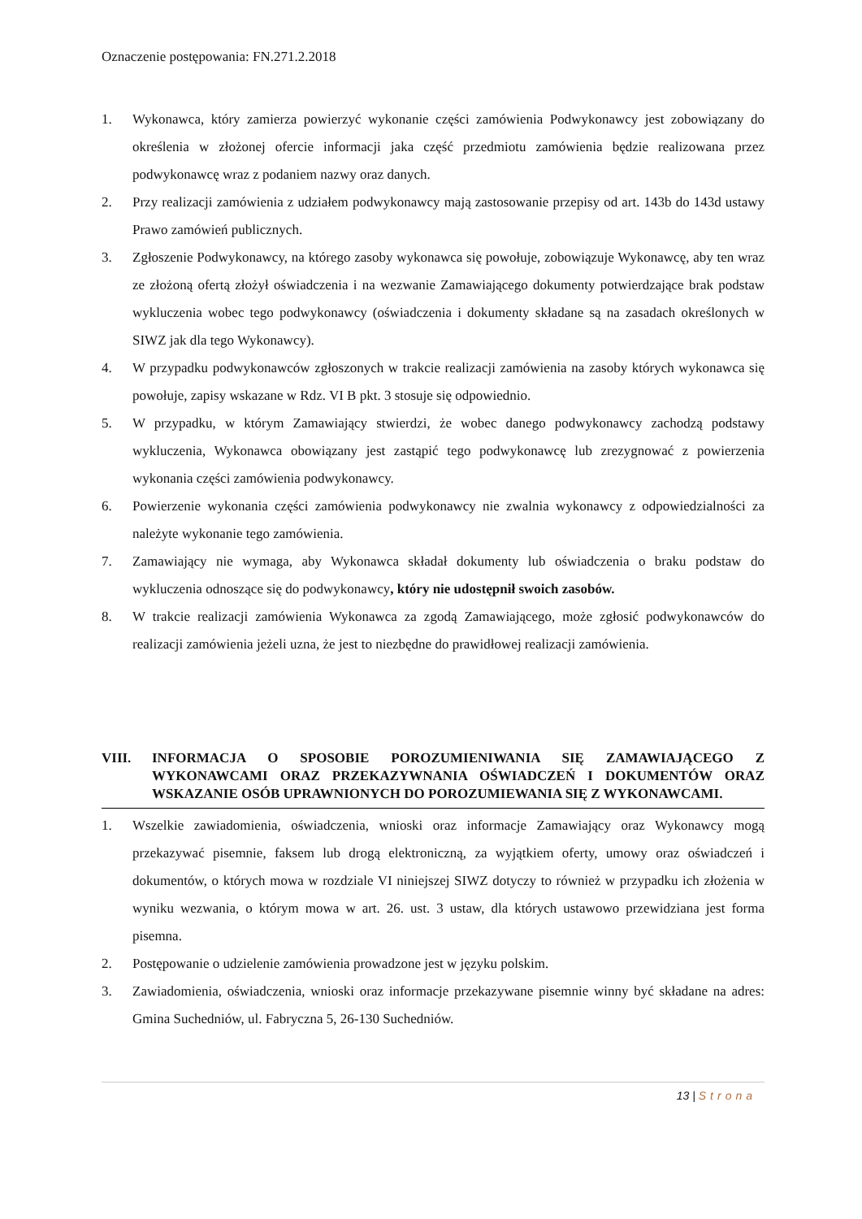Oznaczenie postępowania: FN.271.2.2018
1. Wykonawca, który zamierza powierzyć wykonanie części zamówienia Podwykonawcy jest zobowiązany do określenia w złożonej ofercie informacji jaka część przedmiotu zamówienia będzie realizowana przez podwykonawcę wraz z podaniem nazwy oraz danych.
2. Przy realizacji zamówienia z udziałem podwykonawcy mają zastosowanie przepisy od art. 143b do 143d ustawy Prawo zamówień publicznych.
3. Zgłoszenie Podwykonawcy, na którego zasoby wykonawca się powołuje, zobowiązuje Wykonawcę, aby ten wraz ze złożoną ofertą złożył oświadczenia i na wezwanie Zamawiającego dokumenty potwierdzające brak podstaw wykluczenia wobec tego podwykonawcy (oświadczenia i dokumenty składane są na zasadach określonych w SIWZ jak dla tego Wykonawcy).
4. W przypadku podwykonawców zgłoszonych w trakcie realizacji zamówienia na zasoby których wykonawca się powołuje, zapisy wskazane w Rdz. VI B pkt. 3 stosuje się odpowiednio.
5. W przypadku, w którym Zamawiający stwierdzi, że wobec danego podwykonawcy zachodzą podstawy wykluczenia, Wykonawca obowiązany jest zastąpić tego podwykonawcę lub zrezygnować z powierzenia wykonania części zamówienia podwykonawcy.
6. Powierzenie wykonania części zamówienia podwykonawcy nie zwalnia wykonawcy z odpowiedzialności za należyte wykonanie tego zamówienia.
7. Zamawiający nie wymaga, aby Wykonawca składał dokumenty lub oświadczenia o braku podstaw do wykluczenia odnoszące się do podwykonawcy, który nie udostępnił swoich zasobów.
8. W trakcie realizacji zamówienia Wykonawca za zgodą Zamawiającego, może zgłosić podwykonawców do realizacji zamówienia jeżeli uzna, że jest to niezbędne do prawidłowej realizacji zamówienia.
VIII. INFORMACJA O SPOSOBIE POROZUMIENIWANIA SIĘ ZAMAWIAJĄCEGO Z WYKONAWCAMI ORAZ PRZEKAZYWNANIA OŚWIADCZEŃ I DOKUMENTÓW ORAZ WSKAZANIE OSÓB UPRAWNIONYCH DO POROZUMIEWANIA SIĘ Z WYKONAWCAMI.
1. Wszelkie zawiadomienia, oświadczenia, wnioski oraz informacje Zamawiający oraz Wykonawcy mogą przekazywać pisemnie, faksem lub drogą elektroniczną, za wyjątkiem oferty, umowy oraz oświadczeń i dokumentów, o których mowa w rozdziale VI niniejszej SIWZ dotyczy to również w przypadku ich złożenia w wyniku wezwania, o którym mowa w art. 26. ust. 3 ustaw, dla których ustawowo przewidziana jest forma pisemna.
2. Postępowanie o udzielenie zamówienia prowadzone jest w języku polskim.
3. Zawiadomienia, oświadczenia, wnioski oraz informacje przekazywane pisemnie winny być składane na adres: Gmina Suchedniów, ul. Fabryczna 5, 26-130 Suchedniów.
13 | Strona